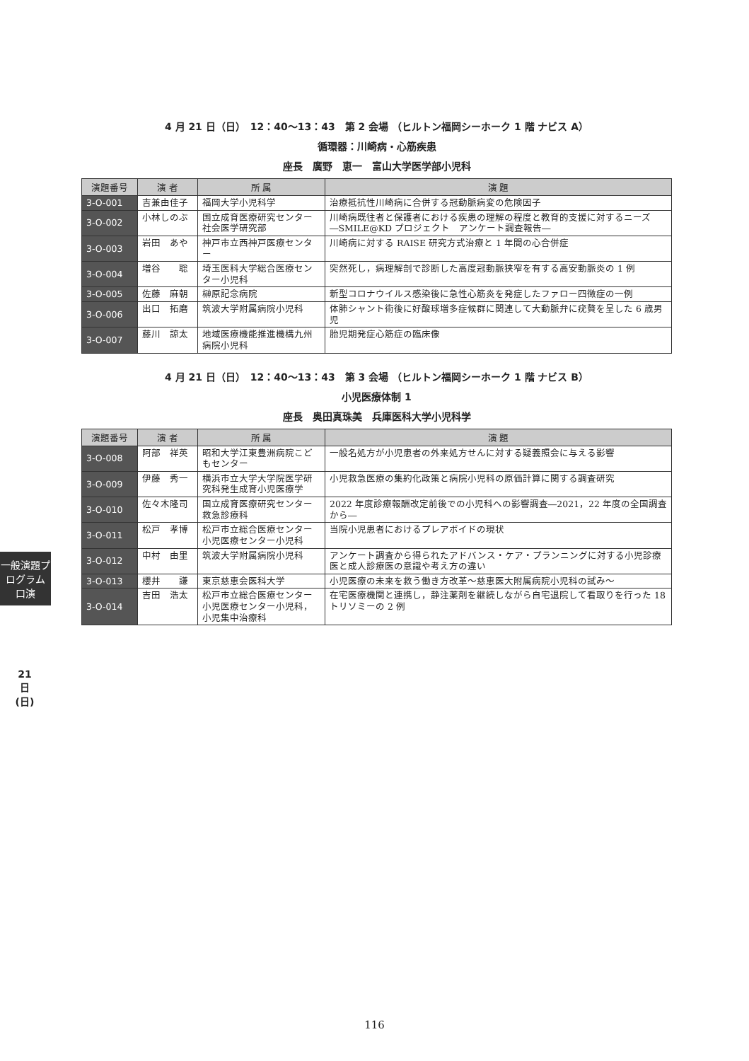4 月 21 日（日）　12：40〜13：43　第 2 会場 （ヒルトン福岡シーホーク 1 階 ナビス A）
循環器：川崎病・心筋疾患
座長　廣野　恵一　富山大学医学部小児科
| 演題番号 | 演 者 | 所 属 | 演 題 |
| --- | --- | --- | --- |
| 3-O-001 | 吉兼由佳子 | 福岡大学小児科学 | 治療抵抗性川崎病に合併する冠動脈病変の危険因子 |
| 3-O-002 | 小林しのぶ | 国立成育医療研究センター社会医学研究部 | 川崎病既往者と保護者における疾患の理解の程度と教育的支援に対するニーズ―SMILE@KD プロジェクト アンケート調査報告― |
| 3-O-003 | 岩田 あや | 神戸市立西神戸医療センター | 川崎病に対する RAISE 研究方式治療と 1 年間の心合併症 |
| 3-O-004 | 増谷 聡 | 埼玉医科大学総合医療センター小児科 | 突然死し，病理解剖で診断した高度冠動脈狭窄を有する高安動脈炎の 1 例 |
| 3-O-005 | 佐藤 麻朝 | 榊原記念病院 | 新型コロナウイルス感染後に急性心筋炎を発症したファロー四徴症の一例 |
| 3-O-006 | 出口 拓磨 | 筑波大学附属病院小児科 | 体肺シャント術後に好酸球増多症候群に関連して大動脈弁に疣贅を呈した 6 歳男児 |
| 3-O-007 | 藤川 諒太 | 地域医療機能推進機構九州病院小児科 | 胎児期発症心筋症の臨床像 |
4 月 21 日（日）　12：40〜13：43　第 3 会場 （ヒルトン福岡シーホーク 1 階 ナビス B）
小児医療体制 1
座長　奥田真珠美　兵庫医科大学小児科学
| 演題番号 | 演 者 | 所 属 | 演 題 |
| --- | --- | --- | --- |
| 3-O-008 | 阿部 祥英 | 昭和大学江東豊洲病院こどもセンター | 一般名処方が小児患者の外来処方せんに対する疑義照会に与える影響 |
| 3-O-009 | 伊藤 秀一 | 横浜市立大学大学院医学研究科発生成育小児医療学 | 小児救急医療の集約化政策と病院小児科の原価計算に関する調査研究 |
| 3-O-010 | 佐々木隆司 | 国立成育医療研究センター救急診療科 | 2022 年度診療報酬改定前後での小児科への影響調査―2021，22 年度の全国調査から― |
| 3-O-011 | 松戸 孝博 | 松戸市立総合医療センター小児医療センター小児科 | 当院小児患者におけるプレアボイドの現状 |
| 3-O-012 | 中村 由里 | 筑波大学附属病院小児科 | アンケート調査から得られたアドバンス・ケア・プランニングに対する小児診療医と成人診療医の意識や考え方の違い |
| 3-O-013 | 櫻井 謙 | 東京慈恵会医科大学 | 小児医療の未来を救う働き方改革〜慈恵医大附属病院小児科の試み〜 |
| 3-O-014 | 吉田 浩太 | 松戸市立総合医療センター小児医療センター小児科，小児集中治療科 | 在宅医療機関と連携し，静注薬剤を継続しながら自宅退院して看取りを行った 18 トリソミーの 2 例 |
一般演題プログラム
口演
21日(日)
116